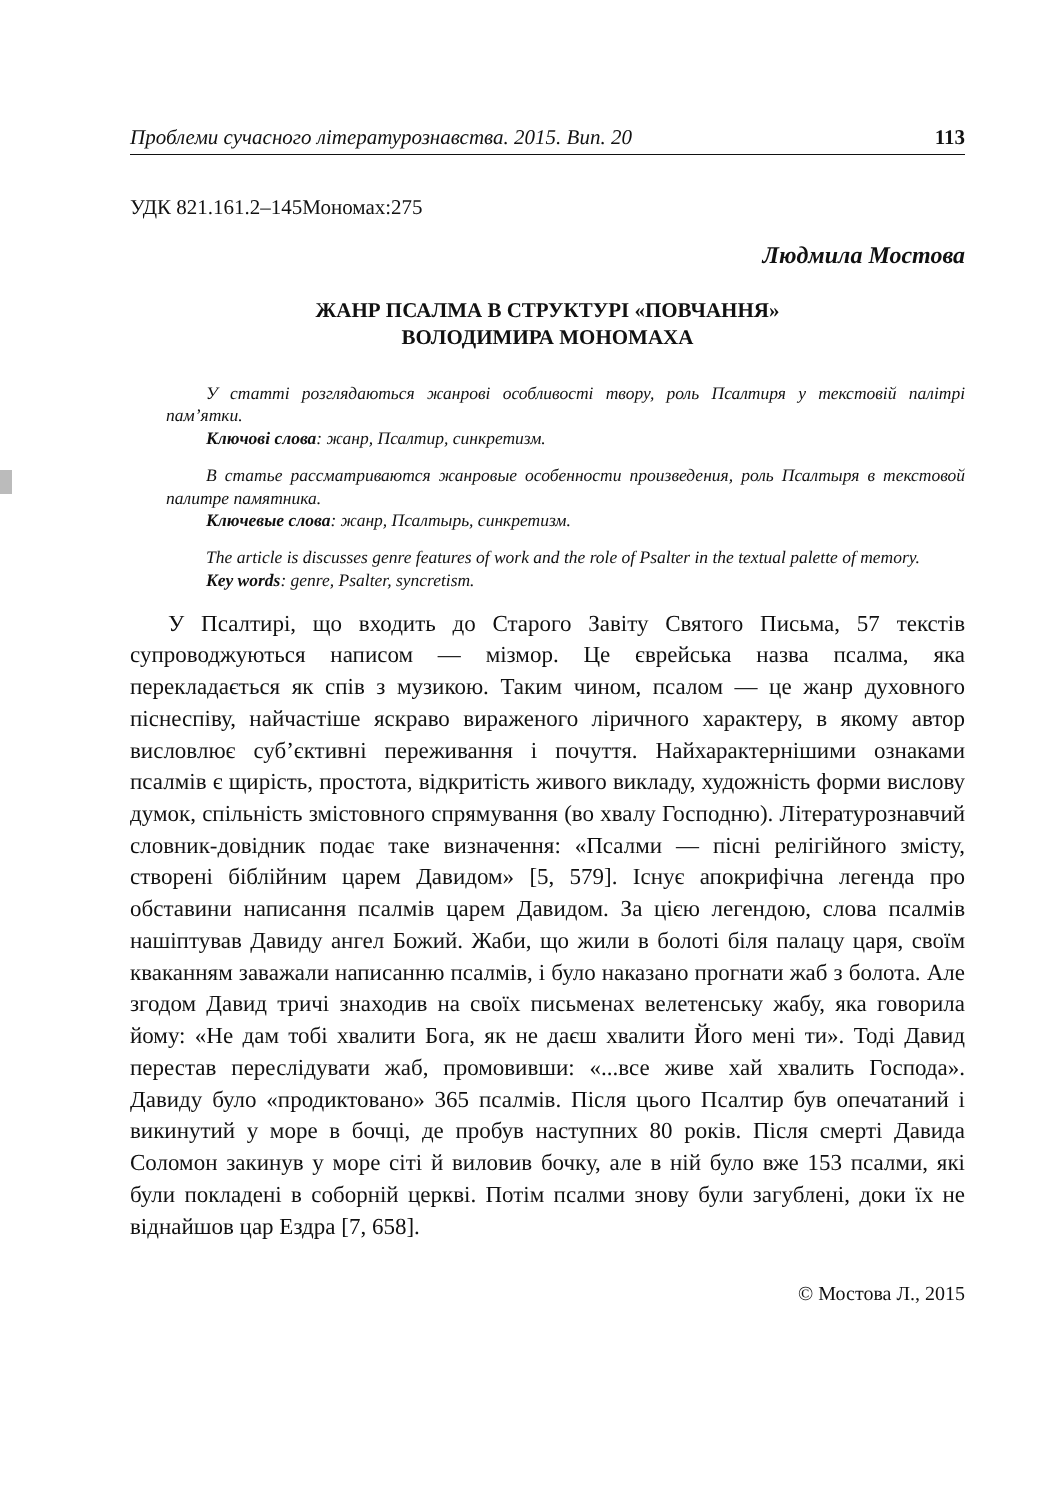Проблеми сучасного літературознавства. 2015. Вип. 20 113
УДК 821.161.2–145Мономах:275
Людмила Мостова
ЖАНР ПСАЛМА В СТРУКТУРІ «ПОВЧАННЯ»
ВОЛОДИМИРА МОНОМАХА
У статті розглядаються жанрові особливості твору, роль Псалтиря у текстовій палітрі пам’ятки.
Ключові слова: жанр, Псалтир, синкретизм.
В статье рассматриваются жанровые особенности произведения, роль Псалтыря в текстовой палитре памятника.
Ключевые слова: жанр, Псалтырь, синкретизм.
The article is discusses genre features of work and the role of Psalter in the textual palette of memory.
Key words: genre, Psalter, syncretism.
У Псалтирі, що входить до Старого Завіту Святого Письма, 57 текстів супроводжуються написом — мізмор. Це єврейська назва псалма, яка перекладається як спів з музикою. Таким чином, псалом — це жанр духовного піснеспіву, найчастіше яскраво вираженого ліричного характеру, в якому автор висловлює суб’єктивні переживання і почуття. Найхарактернішими ознаками псалмів є щирість, простота, відкритість живого викладу, художність форми вислову думок, спільність змістовного спрямування (во хвалу Господню). Літературознавчий словник-довідник подає таке визначення: «Псалми — пісні релігійного змісту, створені біблійним царем Давидом» [5, 579]. Існує апокрифічна легенда про обставини написання псалмів царем Давидом. За цією легендою, слова псалмів нашіптував Давиду ангел Божий. Жаби, що жили в болоті біля палацу царя, своїм кваканням заважали написанню псалмів, і було наказано прогнати жаб з болота. Але згодом Давид тричі знаходив на своїх письменах велетенську жабу, яка говорила йому: «Не дам тобі хвалити Бога, як не даєш хвалити Його мені ти». Тоді Давид перестав переслідувати жаб, промовивши: «...все живе хай хвалить Господа». Давиду було «продиктовано» 365 псалмів. Після цього Псалтир був опечатаний і викинутий у море в бочці, де пробув наступних 80 років. Після смерті Давида Соломон закинув у море сіті й виловив бочку, але в ній було вже 153 псалми, які були покладені в соборній церкві. Потім псалми знову були загублені, доки їх не віднайшов цар Ездра [7, 658].
© Мостова Л., 2015